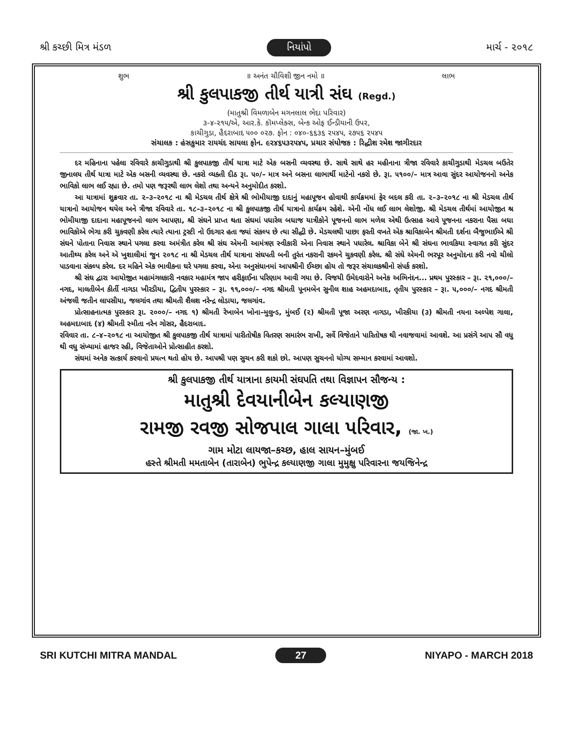શ્રી કચ્છી મિત્ર મંડળ નિયાંપો માર્ચ - ૨૦૧૮
શુભ ॥ અનંત ચૌવિશી જીન નમો ॥ લાભ
શ્રી કુલપાકજી તીર્થ યાત્રી સંઘ (Regd.)
(માતુશ્રી વિમળાબેન મગનલાલ ભેદા પરિવાર)
૩-૪-૨૧૫/એ, આર.કે. કૉમપ્લેક્સ, બેન્ક ઓફ ઈન્ડીયાની ઉપર,
કાચીગુડા, હૈદરાબાદ ૫૦૦ ૦૨૭. ફોન : ૦૪૦-૬૬૩૬ ૨૫૪૫, ૨૭૫૬ ૨૫૪૫
સંચાલક : હંસકુમાર રાયચંદ સાયલા ફોન. ૯૨૪૬૫૩૨૫૪૫, પ્રચાર સંયોજક : રિદ્ધીશ રમેશ જાગીરદાર
દર મહિનાના પહેલા રવિવારે કાચીગુડાથી શ્રી કુલપાકજી તીર્થ યાત્રા માટે એક બસની વ્યવસ્થા છે. સાથે સાથે હર મહીનાના ત્રીજા રવિવારે કાચીગુડાથી મેડચલ બઉતેર જીનાલય તીર્થ યાત્રા માટે એક બસની વ્યવસ્થા છે. નકરો વ્યક્તી દીઠ રૂા. ૫૦/– માત્ર અને બસના લાભાર્થી માટેનો નકરો છે. રૂા. ૫૧૦૦/– માત્ર આવા સુંદર આયોજનનો અનેક ભાવિકો લાભ લઈ રહ્યા છે. તમો પણ જરૂરથી લાભ લેશો તથા અન્યને અનુમોદીત કરશો.
આ યાત્રામાં શુક્રવાર તા. ૨–૩–૨૦૧૮ ના શ્રી મેડચલ તીર્થ ક્ષેત્રે શ્રી ભોમીયાજી દાદાનું મહાપૂજન હોવાથી કાર્યક્રમમાં ફેર બદલ કરી તા. ૨–૩–૨૦૧૮ ના શ્રી મેડચલ તીર્થ યાત્રાનો આયોજન થયેલ અને ત્રીજા રવિવારે તા. ૧૮–૩–૨૦૧૮ ના શ્રી કુલપાકજી તીર્થ યાત્રાનો કાર્યક્રમ રહેશે. એની નોંધ લઈ લાભ લેશોજી. શ્રી મેડચલ તીર્થમાં આયોજીત શ્ર ભોમીયાજી દાદાના મહાપૂજનનો લાભ આપણા, શ્રી સંઘને પ્રાપ્ત થતા સંઘમાં પધારેલ બધાજ યાત્રીકોને પૂજનનો લાભ મળેલ એથી ઉત્સાહ આવે પૂજનના નકરાના પૈસા બધા ભાવિકોએ ભેગા કરી ચુકવણી કરેલ ત્યારે ત્યાના ટ્રસ્ટી નો ઉદગાર હતા જ્યાં સંકલ્પ છે ત્યા સીદ્ધી છે. મેડચલથી પાછા ફરતી વખતે એક શ્રાવિકાબેન શ્રીમતી દર્શના બૈજુભાઈએ શ્રી સંઘને પોતાના નિવાસ સ્થાને પગલા કરવા અમંત્રીત કરેલ શ્રી સંઘ એમની આમંત્રણ સ્વીકારી એના નિવાસ સ્થાને પધારેલ. શ્રાવિકા બેને શ્રી સંઘના ભાવકિયા સ્વાગત કરી સુંદર આતીથ્ય કરેલ અને એ ખુશાલીમાં જુન ૨૦૧૮ ના શ્રી મેડચલ તીર્થ યાત્રાના સંઘપતી બની તુરંત નકરાની રકમને ચુકવણી કરેલ. શ્રી સંઘે એમની ભરપૂર અનુમોદના કરી નવો ચીલો પાડવાના સંકલ્પ કરેલ. દર મહિને એક ભાવીકના ઘરે પગલા કરવા, એના અનુસંધાનમાં આપશ્રીની ઈચ્છા હોય તો જરૂર સંચાલકશ્રીનો સંપર્ક કરશો.
શ્રી સંઘ દ્વારા આયોજીત મહામંગલકારી નવકાર મહામંત્ર જાપ હરીફાઈના પરિણામ આવી ગયા છે. વિજયી ઉમેદવારોને અનેક અભિનંદન... પ્રથમ પુરસ્કાર – રૂા. ૨૧,૦૦૦/– નગદ, માલતીબેન કીર્તી નાગડા ખીરડીયા, દ્વિતીય પુરસ્કાર – રૂા. ૧૧,૦૦૦/– નગદ શ્રીમતી પૂનમબેન સુનીલ શાહ અહમદાબાદ, તૃતીય પુરસ્કાર – રૂા. ૫,૦૦૦/– નગદ શ્રીમતી અંજલી જતીન લાપસીયા, જલગાંવ તથા શ્રીમતી શૈલશ નરેન્દ્ર લોડાયા, જલગાંવ.
પ્રોત્સાહનાત્મક પુરસ્કાર રૂા. ૨૦૦૦/– નગદ ૧) શ્રીમતી રેખાબેન ખોના–મુલુન્ડ, મુંબઈ (૨) શ્રીમતી પૂજા અરણ નાગડા, ખીરકીયા (૩) શ્રીમતી નયના અલ્પેશ ગાલા, અહમદાબાદ (૪) શ્રીમતી સ્મીતા નરેન ગોસર, હૈદરાબાદ.
રવિવાર તા. ૮–૪–૨૦૧૮ ના આયોજીત શ્રી કુલપાકજી તીર્થ યાત્રામાં પારીતોષીક વિતરણ સમારંભ રાખી, સર્વે વિજેતાને પારિતોષક થી નવાજવામાં આવશે. આ પ્રસંગે આપ સૌ વધુ થી વધુ સંખ્યામાં હાજર રહી, વિજેતાઓને પ્રોત્સાહીત કરશો.
સંઘમાં અનેક સત્કાર્ય કરવાનો પ્રયત્ન થતો હોય છે. આપશ્રી પણ સુચન કરી શકો છો. આપણ સુચનનો યોગ્ય સમ્માન કરવામાં આવશો.
શ્રી કુલપાકજી તીર્થ યાત્રાના કાયમી સંઘપતિ તથા વિજ્ઞાપન સૌજન્ય :
માતુશ્રી દેવયાનીબેન કલ્યાણજી
રામજી રવજી સોજપાલ ગાલા પરિવાર, (જા. ખ.)
ગામ મોટા લાયજા–કચ્છ, હાલ સાયન–મુંબઈ
હસ્તે શ્રીમતી મમતાબેન (તારાબેન) ભુપેન્દ્ર કલ્યાણજી ગાલા મુમુક્ષુ પરિવારના જયજિનેન્દ્ર
SRI KUTCHI MITRA MANDAL 27 NIYAPO - MARCH 2018